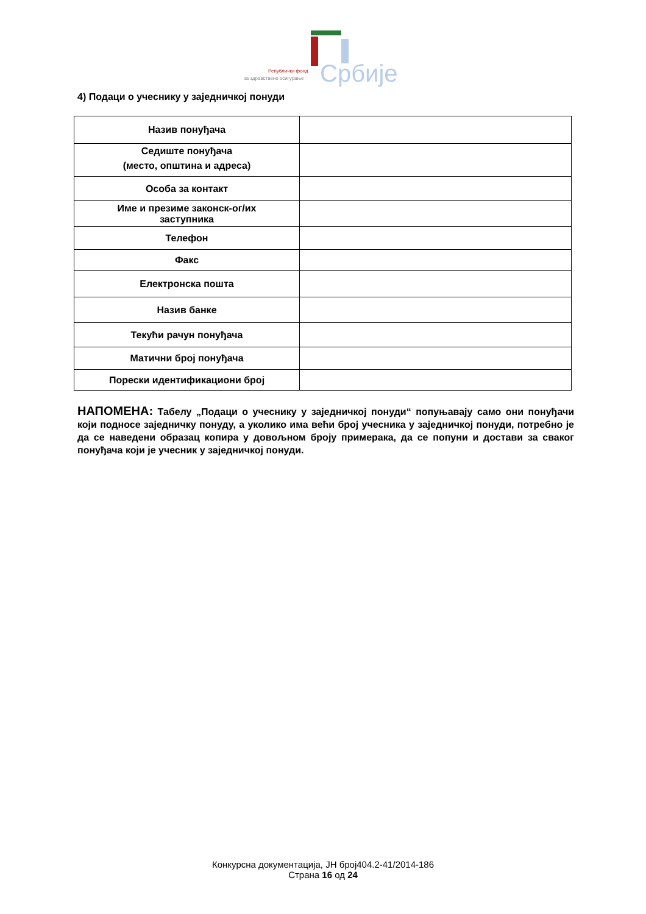Републички фонд
за здравствено осигурање Србије
4) Подаци о учеснику у заједничкој понуди
| Назив понуђача | |
| Седиште понуђача (место, општина и адреса) | |
| Особа за контакт | |
| Име и презиме законск-ог/их заступника | |
| Телефон | |
| Факс | |
| Електронска пошта | |
| Назив банке | |
| Текући рачун понуђача | |
| Матични број понуђача | |
| Порески идентификациони број | |
НАПОМЕНА: Табелу „Подаци о учеснику у заједничкој понуди“ попуњавају само они понуђачи који подносе заједничку понуду, а уколико има већи број учесника у заједничкој понуди, потребно је да се наведени образац копира у довољном броју примерака, да се попуни и достави за сваког понуђача који је учесник у заједничкој понуди.
Конкурсна документација, ЈН број404.2-41/2014-186
Страна 16 од 24